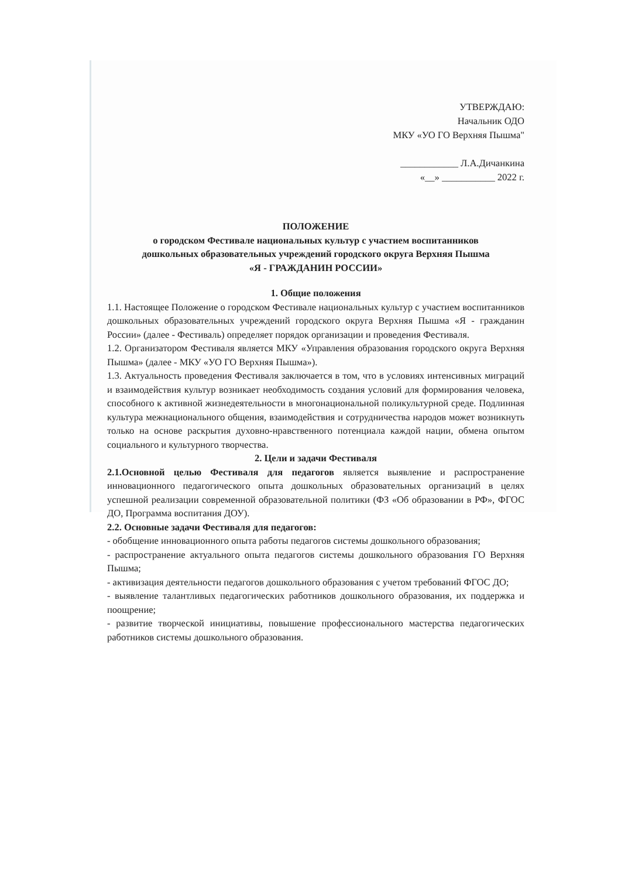УТВЕРЖДАЮ:
Начальник ОДО
МКУ «УО ГО Верхняя Пышма"
____________ Л.А.Дичанкина
«__» ___________ 2022 г.
ПОЛОЖЕНИЕ
о городском Фестивале национальных культур с участием воспитанников
дошкольных образовательных учреждений городского округа Верхняя Пышма
«Я - ГРАЖДАНИН РОССИИ»
1. Общие положения
1.1. Настоящее Положение о городском Фестивале национальных культур с участием воспитанников дошкольных образовательных учреждений городского округа Верхняя Пышма «Я - гражданин России» (далее - Фестиваль) определяет порядок организации и проведения Фестиваля.
1.2. Организатором Фестиваля является МКУ «Управления образования городского округа Верхняя Пышма» (далее - МКУ «УО ГО Верхняя Пышма»).
1.3. Актуальность проведения Фестиваля заключается в том, что в условиях интенсивных миграций и взаимодействия культур возникает необходимость создания условий для формирования человека, способного к активной жизнедеятельности в многонациональной поликультурной среде. Подлинная культура межнационального общения, взаимодействия и сотрудничества народов может возникнуть только на основе раскрытия духовно-нравственного потенциала каждой нации, обмена опытом социального и культурного творчества.
2. Цели и задачи Фестиваля
2.1.Основной целью Фестиваля для педагогов является выявление и распространение инновационного педагогического опыта дошкольных образовательных организаций в целях успешной реализации современной образовательной политики (ФЗ «Об образовании в РФ», ФГОС ДО, Программа воспитания ДОУ).
2.2. Основные задачи Фестиваля для педагогов:
- обобщение инновационного опыта работы педагогов системы дошкольного образования;
- распространение актуального опыта педагогов системы дошкольного образования ГО Верхняя Пышма;
- активизация деятельности педагогов дошкольного образования с учетом требований ФГОС ДО;
- выявление талантливых педагогических работников дошкольного образования, их поддержка и поощрение;
- развитие творческой инициативы, повышение профессионального мастерства педагогических работников системы дошкольного образования.